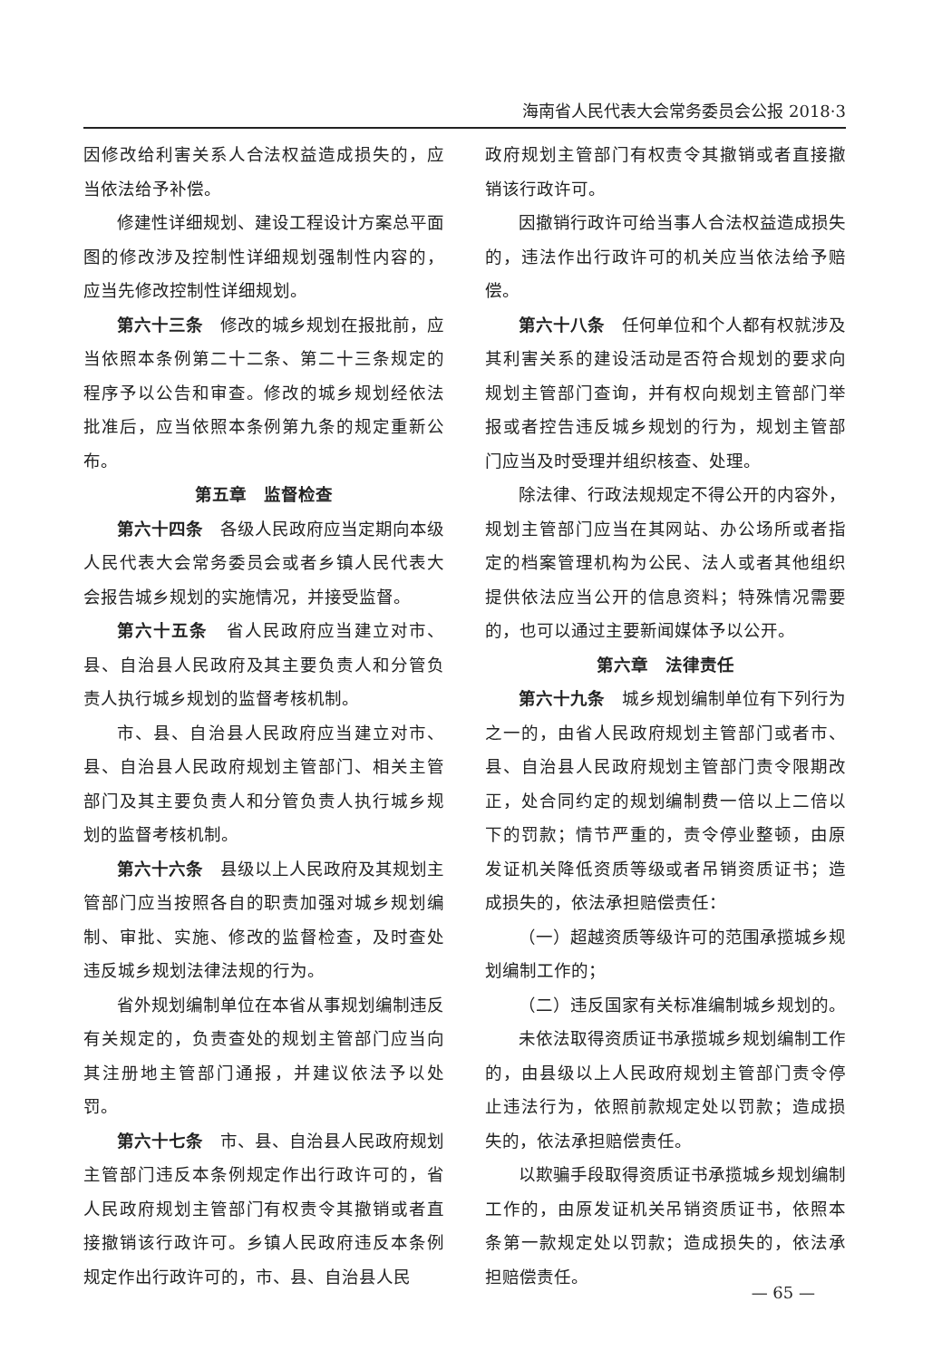海南省人民代表大会常务委员会公报 2018·3
因修改给利害关系人合法权益造成损失的，应当依法给予补偿。
修建性详细规划、建设工程设计方案总平面图的修改涉及控制性详细规划强制性内容的，应当先修改控制性详细规划。
第六十三条　修改的城乡规划在报批前，应当依照本条例第二十二条、第二十三条规定的程序予以公告和审查。修改的城乡规划经依法批准后，应当依照本条例第九条的规定重新公布。
第五章　监督检查
第六十四条　各级人民政府应当定期向本级人民代表大会常务委员会或者乡镇人民代表大会报告城乡规划的实施情况，并接受监督。
第六十五条　省人民政府应当建立对市、县、自治县人民政府及其主要负责人和分管负责人执行城乡规划的监督考核机制。
市、县、自治县人民政府应当建立对市、县、自治县人民政府规划主管部门、相关主管部门及其主要负责人和分管负责人执行城乡规划的监督考核机制。
第六十六条　县级以上人民政府及其规划主管部门应当按照各自的职责加强对城乡规划编制、审批、实施、修改的监督检查，及时查处违反城乡规划法律法规的行为。
省外规划编制单位在本省从事规划编制违反有关规定的，负责查处的规划主管部门应当向其注册地主管部门通报，并建议依法予以处罚。
第六十七条　市、县、自治县人民政府规划主管部门违反本条例规定作出行政许可的，省人民政府规划主管部门有权责令其撤销或者直接撤销该行政许可。乡镇人民政府违反本条例规定作出行政许可的，市、县、自治县人民
政府规划主管部门有权责令其撤销或者直接撤销该行政许可。
因撤销行政许可给当事人合法权益造成损失的，违法作出行政许可的机关应当依法给予赔偿。
第六十八条　任何单位和个人都有权就涉及其利害关系的建设活动是否符合规划的要求向规划主管部门查询，并有权向规划主管部门举报或者控告违反城乡规划的行为，规划主管部门应当及时受理并组织核查、处理。
除法律、行政法规规定不得公开的内容外，规划主管部门应当在其网站、办公场所或者指定的档案管理机构为公民、法人或者其他组织提供依法应当公开的信息资料；特殊情况需要的，也可以通过主要新闻媒体予以公开。
第六章　法律责任
第六十九条　城乡规划编制单位有下列行为之一的，由省人民政府规划主管部门或者市、县、自治县人民政府规划主管部门责令限期改正，处合同约定的规划编制费一倍以上二倍以下的罚款；情节严重的，责令停业整顿，由原发证机关降低资质等级或者吊销资质证书；造成损失的，依法承担赔偿责任：
（一）超越资质等级许可的范围承揽城乡规划编制工作的；
（二）违反国家有关标准编制城乡规划的。
未依法取得资质证书承揽城乡规划编制工作的，由县级以上人民政府规划主管部门责令停止违法行为，依照前款规定处以罚款；造成损失的，依法承担赔偿责任。
以欺骗手段取得资质证书承揽城乡规划编制工作的，由原发证机关吊销资质证书，依照本条第一款规定处以罚款；造成损失的，依法承担赔偿责任。
— 65 —